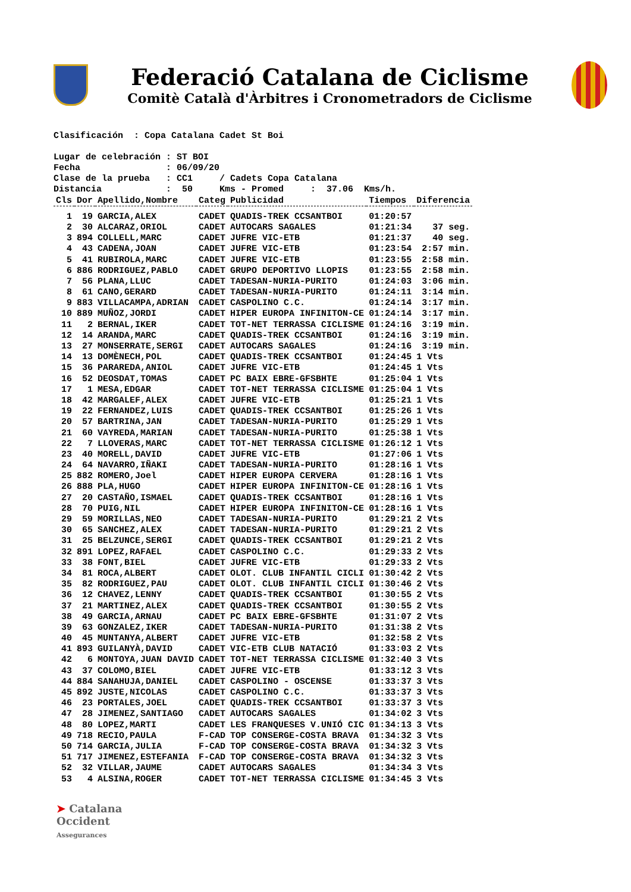Federació Catalana de Ciclisme
Comitè Català d'Àrbitres i Cronometradors de Ciclisme
Clasificación  : Copa Catalana Cadet St Boi

Lugar de celebración : ST BOI
Fecha                : 06/09/20
Clase de la prueba   : CC1     / Cadets Copa Catalana
Distancia            :  50     Kms - Promed     :  37.06  Kms/h.
| Cls | Dor | Apellido,Nombre | Categ | Publicidad | Tiempos | Diferencia |
| --- | --- | --- | --- | --- | --- | --- |
| 1 | 19 | GARCIA,ALEX | CADET | QUADIS-TREK CCSANTBOI | 01:20:57 | |
| 2 | 30 | ALCARAZ,ORIOL | CADET | AUTOCARS SAGALES | 01:21:34 | 37 seg. |
| 3 | 894 | COLLELL,MARC | CADET | JUFRE VIC-ETB | 01:21:37 | 40 seg. |
| 4 | 43 | CADENA,JOAN | CADET | JUFRE VIC-ETB | 01:23:54 | 2:57 min. |
| 5 | 41 | RUBIROLA,MARC | CADET | JUFRE VIC-ETB | 01:23:55 | 2:58 min. |
| 6 | 886 | RODRIGUEZ,PABLO | CADET | GRUPO DEPORTIVO LLOPIS | 01:23:55 | 2:58 min. |
| 7 | 56 | PLANA,LLUC | CADET | TADESAN-NURIA-PURITO | 01:24:03 | 3:06 min. |
| 8 | 61 | CANO,GERARD | CADET | TADESAN-NURIA-PURITO | 01:24:11 | 3:14 min. |
| 9 | 883 | VILLACAMPA,ADRIAN | CADET | CASPOLINO C.C. | 01:24:14 | 3:17 min. |
| 10 | 889 | MUÑOZ,JORDI | CADET | HIPER EUROPA INFINITON-CE | 01:24:14 | 3:17 min. |
| 11 | 2 | BERNAL,IKER | CADET | TOT-NET TERRASSA CICLISME | 01:24:16 | 3:19 min. |
| 12 | 14 | ARANDA,MARC | CADET | QUADIS-TREK CCSANTBOI | 01:24:16 | 3:19 min. |
| 13 | 27 | MONSERRATE,SERGI | CADET | AUTOCARS SAGALES | 01:24:16 | 3:19 min. |
| 14 | 13 | DOMÈNECH,POL | CADET | QUADIS-TREK CCSANTBOI | 01:24:45 | 1 Vts |
| 15 | 36 | PARAREDA,ANIOL | CADET | JUFRE VIC-ETB | 01:24:45 | 1 Vts |
| 16 | 52 | DEOSDAT,TOMAS | CADET | PC BAIX EBRE-GFSBHTE | 01:25:04 | 1 Vts |
| 17 | 1 | MESA,EDGAR | CADET | TOT-NET TERRASSA CICLISME | 01:25:04 | 1 Vts |
| 18 | 42 | MARGALEF,ALEX | CADET | JUFRE VIC-ETB | 01:25:21 | 1 Vts |
| 19 | 22 | FERNANDEZ,LUIS | CADET | QUADIS-TREK CCSANTBOI | 01:25:26 | 1 Vts |
| 20 | 57 | BARTRINA,JAN | CADET | TADESAN-NURIA-PURITO | 01:25:29 | 1 Vts |
| 21 | 60 | VAYREDA,MARIAN | CADET | TADESAN-NURIA-PURITO | 01:25:38 | 1 Vts |
| 22 | 7 | LLOVERAS,MARC | CADET | TOT-NET TERRASSA CICLISME | 01:26:12 | 1 Vts |
| 23 | 40 | MORELL,DAVID | CADET | JUFRE VIC-ETB | 01:27:06 | 1 Vts |
| 24 | 64 | NAVARRO,IÑAKI | CADET | TADESAN-NURIA-PURITO | 01:28:16 | 1 Vts |
| 25 | 882 | ROMERO,Joel | CADET | HIPER EUROPA CERVERA | 01:28:16 | 1 Vts |
| 26 | 888 | PLA,HUGO | CADET | HIPER EUROPA INFINITON-CE | 01:28:16 | 1 Vts |
| 27 | 20 | CASTAÑO,ISMAEL | CADET | QUADIS-TREK CCSANTBOI | 01:28:16 | 1 Vts |
| 28 | 70 | PUIG,NIL | CADET | HIPER EUROPA INFINITON-CE | 01:28:16 | 1 Vts |
| 29 | 59 | MORILLAS,NEO | CADET | TADESAN-NURIA-PURITO | 01:29:21 | 2 Vts |
| 30 | 65 | SANCHEZ,ALEX | CADET | TADESAN-NURIA-PURITO | 01:29:21 | 2 Vts |
| 31 | 25 | BELZUNCE,SERGI | CADET | QUADIS-TREK CCSANTBOI | 01:29:21 | 2 Vts |
| 32 | 891 | LOPEZ,RAFAEL | CADET | CASPOLINO C.C. | 01:29:33 | 2 Vts |
| 33 | 38 | FONT,BIEL | CADET | JUFRE VIC-ETB | 01:29:33 | 2 Vts |
| 34 | 81 | ROCA,ALBERT | CADET | OLOT. CLUB INFANTIL CICLI | 01:30:42 | 2 Vts |
| 35 | 82 | RODRIGUEZ,PAU | CADET | OLOT. CLUB INFANTIL CICLI | 01:30:46 | 2 Vts |
| 36 | 12 | CHAVEZ,LENNY | CADET | QUADIS-TREK CCSANTBOI | 01:30:55 | 2 Vts |
| 37 | 21 | MARTINEZ,ALEX | CADET | QUADIS-TREK CCSANTBOI | 01:30:55 | 2 Vts |
| 38 | 49 | GARCIA,ARNAU | CADET | PC BAIX EBRE-GFSBHTE | 01:31:07 | 2 Vts |
| 39 | 63 | GONZALEZ,IKER | CADET | TADESAN-NURIA-PURITO | 01:31:38 | 2 Vts |
| 40 | 45 | MUNTANYA,ALBERT | CADET | JUFRE VIC-ETB | 01:32:58 | 2 Vts |
| 41 | 893 | GUILANYÀ,DAVID | CADET | VIC-ETB CLUB NATACIÓ | 01:33:03 | 2 Vts |
| 42 | 6 | MONTOYA,JUAN DAVID | CADET | TOT-NET TERRASSA CICLISME | 01:32:40 | 3 Vts |
| 43 | 37 | COLOMO,BIEL | CADET | JUFRE VIC-ETB | 01:33:12 | 3 Vts |
| 44 | 884 | SANAHUJA,DANIEL | CADET | CASPOLINO - OSCENSE | 01:33:37 | 3 Vts |
| 45 | 892 | JUSTE,NICOLAS | CADET | CASPOLINO C.C. | 01:33:37 | 3 Vts |
| 46 | 23 | PORTALES,JOEL | CADET | QUADIS-TREK CCSANTBOI | 01:33:37 | 3 Vts |
| 47 | 28 | JIMENEZ,SANTIAGO | CADET | AUTOCARS SAGALES | 01:34:02 | 3 Vts |
| 48 | 80 | LOPEZ,MARTI | CADET | LES FRANQUESES V.UNIÓ CIC | 01:34:13 | 3 Vts |
| 49 | 718 | RECIO,PAULA | F-CAD | TOP CONSERGE-COSTA BRAVA | 01:34:32 | 3 Vts |
| 50 | 714 | GARCIA,JULIA | F-CAD | TOP CONSERGE-COSTA BRAVA | 01:34:32 | 3 Vts |
| 51 | 717 | JIMENEZ,ESTEFANIA | F-CAD | TOP CONSERGE-COSTA BRAVA | 01:34:32 | 3 Vts |
| 52 | 32 | VILLAR,JAUME | CADET | AUTOCARS SAGALES | 01:34:34 | 3 Vts |
| 53 | 4 | ALSINA,ROGER | CADET | TOT-NET TERRASSA CICLISME | 01:34:45 | 3 Vts |
➤ Catalana
Occident
Assegurances